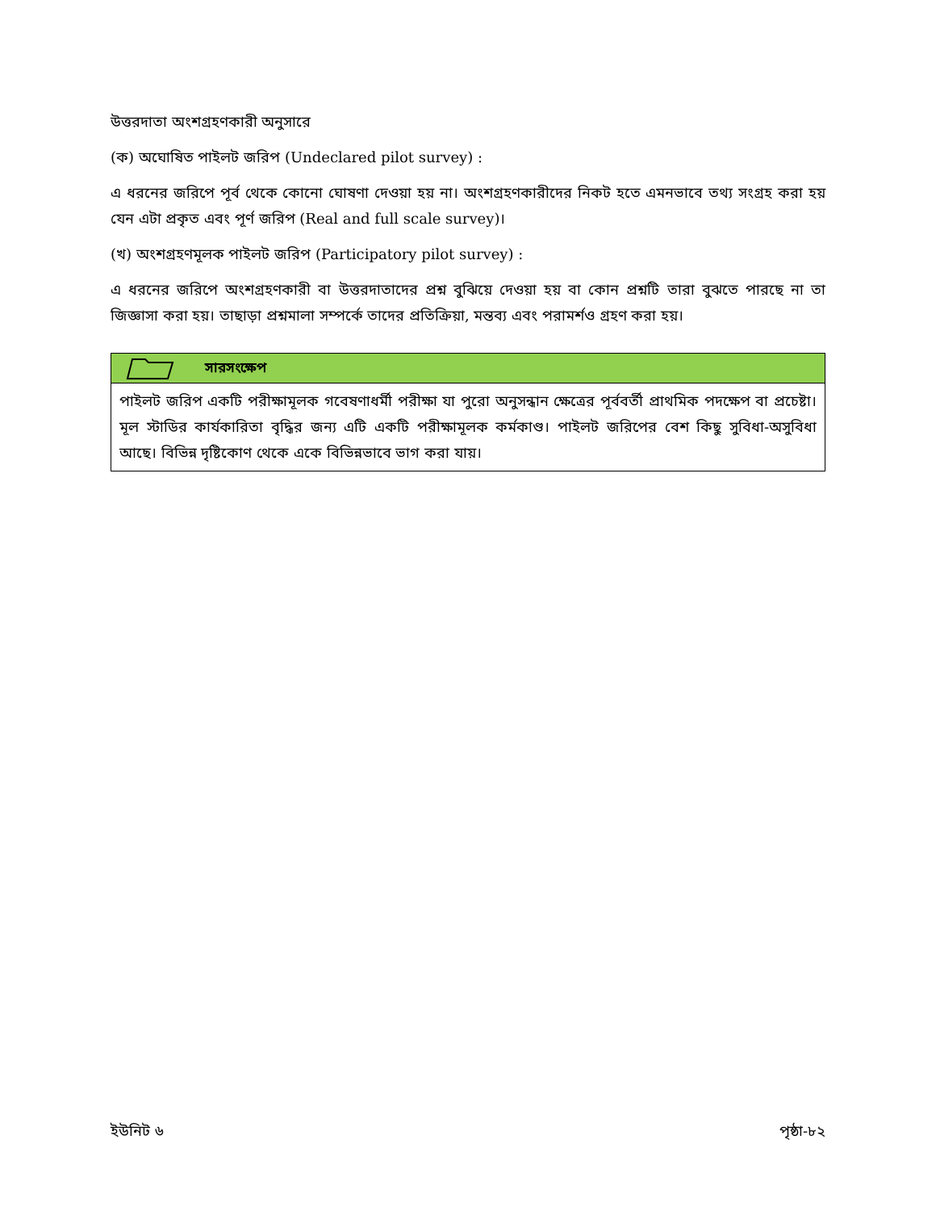উত্তরদাতা অংশগ্রহণকারী অনুসারে
(ক) অঘোষিত পাইলট জরিপ (Undeclared pilot survey) :
এ ধরনের জরিপে পূর্ব থেকে কোনো ঘোষণা দেওয়া হয় না। অংশগ্রহণকারীদের নিকট হতে এমনভাবে তথ্য সংগ্রহ করা হয় যেন এটা প্রকৃত এবং পূর্ণ জরিপ (Real and full scale survey)।
(খ) অংশগ্রহণমূলক পাইলট জরিপ (Participatory pilot survey) :
এ ধরনের জরিপে অংশগ্রহণকারী বা উত্তরদাতাদের প্রশ্ন বুঝিয়ে দেওয়া হয় বা কোন প্রশ্নটি তারা বুঝতে পারছে না তা জিজ্ঞাসা করা হয়। তাছাড়া প্রশ্নমালা সম্পর্কে তাদের প্রতিক্রিয়া, মন্তব্য এবং পরামর্শও গ্রহণ করা হয়।
সারসংক্ষেপ
পাইলট জরিপ একটি পরীক্ষামূলক গবেষণাধর্মী পরীক্ষা যা পুরো অনুসন্ধান ক্ষেত্রের পূর্ববর্তী প্রাথমিক পদক্ষেপ বা প্রচেষ্টা। মূল স্টাডির কার্যকারিতা বৃদ্ধির জন্য এটি একটি পরীক্ষামূলক কর্মকাণ্ড। পাইলট জরিপের বেশ কিছু সুবিধা-অসুবিধা আছে। বিভিন্ন দৃষ্টিকোণ থেকে একে বিভিন্নভাবে ভাগ করা যায়।
ইউনিট ৬ পৃষ্ঠা-৮২